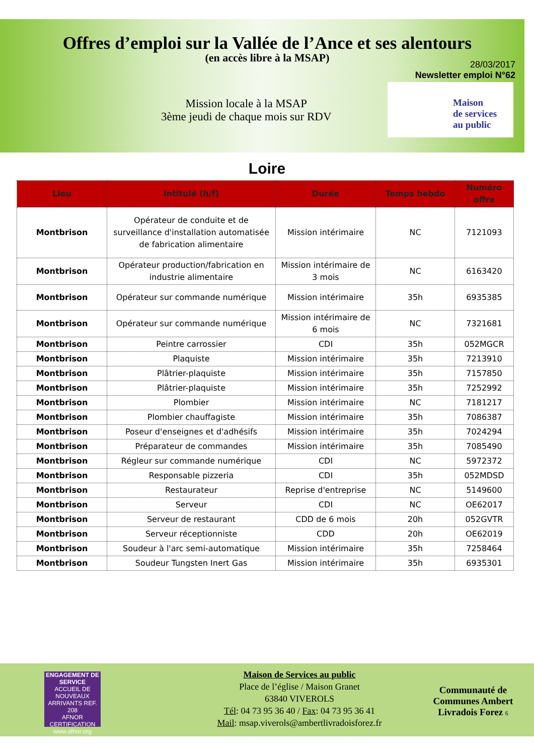Offres d’emploi sur la Vallée de l’Ance et ses alentours
(en accès libre à la MSAP)
28/03/2017
Newsletter emploi N°62
Mission locale à la MSAP
3ème jeudi de chaque mois sur RDV
Maison
de services
au public
Loire
| Lieu | Intitulé (h/f) | Durée | Temps hebdo | Numéro offre |
| --- | --- | --- | --- | --- |
| Montbrison | Opérateur de conduite et de surveillance d'installation automatisée de fabrication alimentaire | Mission intérimaire | NC | 7121093 |
| Montbrison | Opérateur production/fabrication en industrie alimentaire | Mission intérimaire de 3 mois | NC | 6163420 |
| Montbrison | Opérateur sur commande numérique | Mission intérimaire | 35h | 6935385 |
| Montbrison | Opérateur sur commande numérique | Mission intérimaire de 6 mois | NC | 7321681 |
| Montbrison | Peintre carrossier | CDI | 35h | 052MGCR |
| Montbrison | Plaquiste | Mission intérimaire | 35h | 7213910 |
| Montbrison | Plâtrier-plaquiste | Mission intérimaire | 35h | 7157850 |
| Montbrison | Plâtrier-plaquiste | Mission intérimaire | 35h | 7252992 |
| Montbrison | Plombier | Mission intérimaire | NC | 7181217 |
| Montbrison | Plombier chauffagiste | Mission intérimaire | 35h | 7086387 |
| Montbrison | Poseur d'enseignes et d'adhésifs | Mission intérimaire | 35h | 7024294 |
| Montbrison | Préparateur de commandes | Mission intérimaire | 35h | 7085490 |
| Montbrison | Régleur sur commande numérique | CDI | NC | 5972372 |
| Montbrison | Responsable pizzeria | CDI | 35h | 052MDSD |
| Montbrison | Restaurateur | Reprise d'entreprise | NC | 5149600 |
| Montbrison | Serveur | CDI | NC | OE62017 |
| Montbrison | Serveur de restaurant | CDD de 6 mois | 20h | 052GVTR |
| Montbrison | Serveur réceptionniste | CDD | 20h | OE62019 |
| Montbrison | Soudeur à l'arc semi-automatique | Mission intérimaire | 35h | 7258464 |
| Montbrison | Soudeur Tungsten Inert Gas | Mission intérimaire | 35h | 6935301 |
ENGAGEMENT DE SERVICE
ACCUEIL DE NOUVEAUX ARRIVANTS REF. 208
AFNOR CERTIFICATION
www.afnor.org
Maison de Services au public
Place de l’église / Maison Granet
63840 VIVEROLS
Tél: 04 73 95 36 40 / Fax: 04 73 95 36 41
Mail: msap.viverols@ambertlivradoisforez.fr
Communauté de Communes Ambert Livradois Forez 6